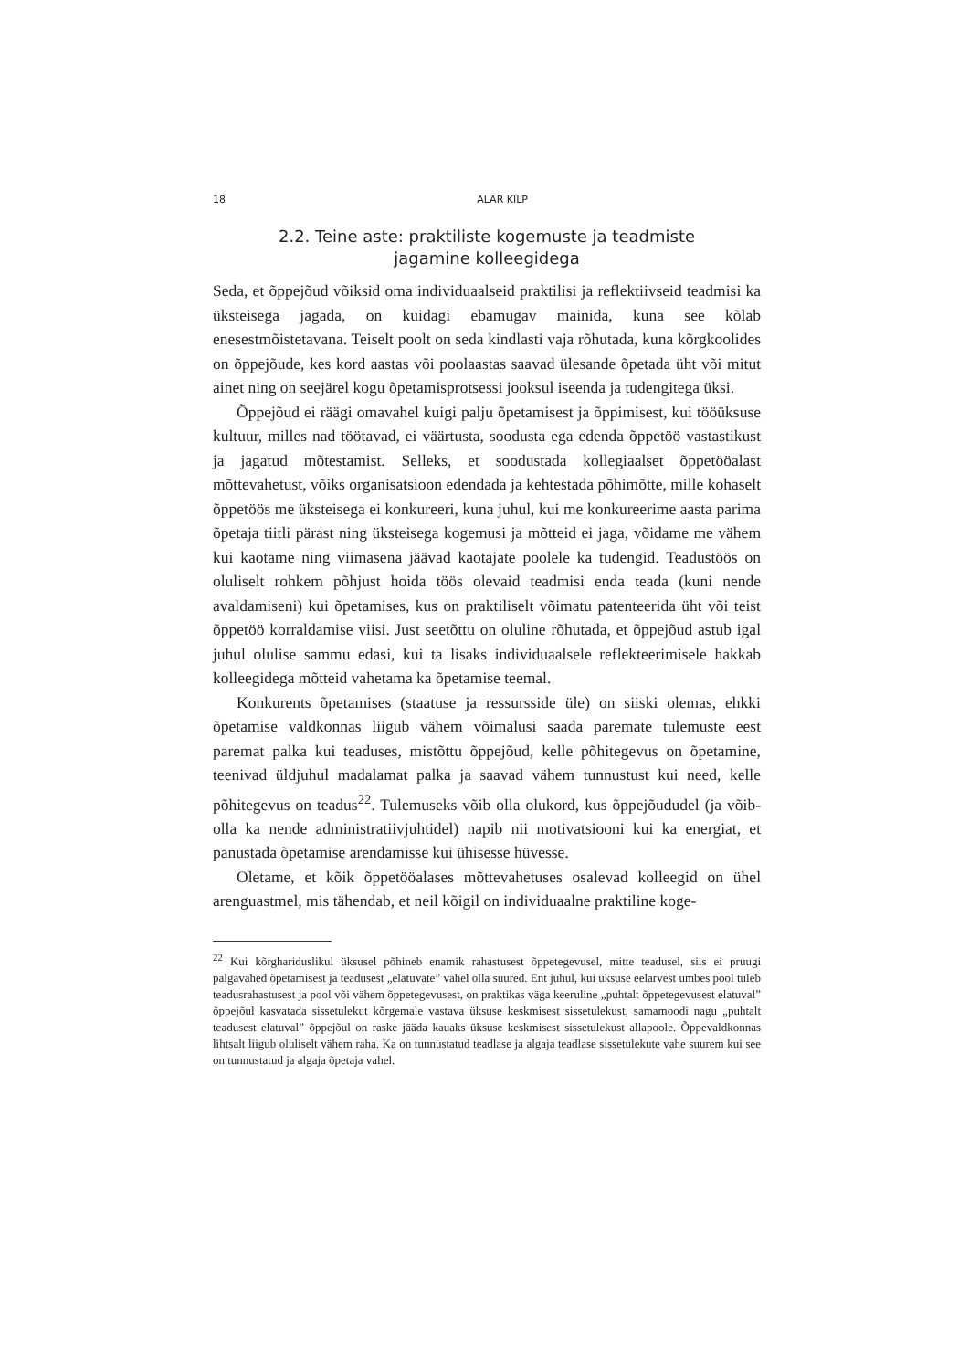18 ALAR KILP
2.2. Teine aste: praktiliste kogemuste ja teadmiste
jagamine kolleegidega
Seda, et õppejõud võiksid oma individuaalseid praktilisi ja reflektiivseid teadmisi ka üksteisega jagada, on kuidagi ebamugav mainida, kuna see kõlab enesestmõistetavana. Teiselt poolt on seda kindlasti vaja rõhutada, kuna kõrgkoolides on õppejõude, kes kord aastas või poolaastas saavad ülesande õpetada üht või mitut ainet ning on seejärel kogu õpetamisprotsessi jooksul iseenda ja tudengitega üksi.
Õppejõud ei räägi omavahel kuigi palju õpetamisest ja õppimisest, kui tööüksuse kultuur, milles nad töötavad, ei väärtusta, soodusta ega edenda õppetöö vastastikust ja jagatud mõtestamist. Selleks, et soodustada kollegiaalset õppetööalast mõttevahetust, võiks organisatsioon edendada ja kehtestada põhimõtte, mille kohaselt õppetöös me üksteisega ei konkureeri, kuna juhul, kui me konkureerime aasta parima õpetaja tiitli pärast ning üksteisega kogemusi ja mõtteid ei jaga, võidame me vähem kui kaotame ning viimasena jäävad kaotajate poolele ka tudengid. Teadustöös on oluliselt rohkem põhjust hoida töös olevaid teadmisi enda teada (kuni nende avaldamiseni) kui õpetamises, kus on praktiliselt võimatu patenteerida üht või teist õppetöö korraldamise viisi. Just seetõttu on oluline rõhutada, et õppejõud astub igal juhul olulise sammu edasi, kui ta lisaks individuaalsele reflekteerimisele hakkab kolleegidega mõtteid vahetama ka õpetamise teemal.
Konkurents õpetamises (staatuse ja ressursside üle) on siiski olemas, ehkki õpetamise valdkonnas liigub vähem võimalusi saada paremate tulemuste eest paremat palka kui teaduses, mistõttu õppejõud, kelle põhitegevus on õpetamine, teenivad üldjuhul madalamat palka ja saavad vähem tunnustust kui need, kelle põhitegevus on teadus<sup>22</sup>. Tulemuseks võib olla olukord, kus õppejõududel (ja võib-olla ka nende administratiivjuhtidel) napib nii motivatsiooni kui ka energiat, et panustada õpetamise arendamisse kui ühisesse hüvesse.
Oletame, et kõik õppetööalases mõttevahetuses osalevad kolleegid on ühel arenguastmel, mis tähendab, et neil kõigil on individuaalne praktiline koge-
<sup>22</sup> Kui kõrghariduslikul üksusel põhineb enamik rahastusest õppetegevusel, mitte teadusel, siis ei pruugi palgavahed õpetamisest ja teadusest „elatuvate” vahel olla suured. Ent juhul, kui üksuse eelarvest umbes pool tuleb teadusrahastusest ja pool või vähem õppetegevusest, on praktikas väga keeruline „puhtalt õppetegevusest elatuval” õppejõul kasvatada sissetulekut kõrgemale vastava üksuse keskmisest sissetulekust, samamoodi nagu „puhtalt teadusest elatuval” õppejõul on raske jääda kauaks üksuse keskmisest sissetulekust allapoole. Õppevaldkonnas lihtsalt liigub oluliselt vähem raha. Ka on tunnustatud teadlase ja algaja teadlase sissetulekute vahe suurem kui see on tunnustatud ja algaja õpetaja vahel.